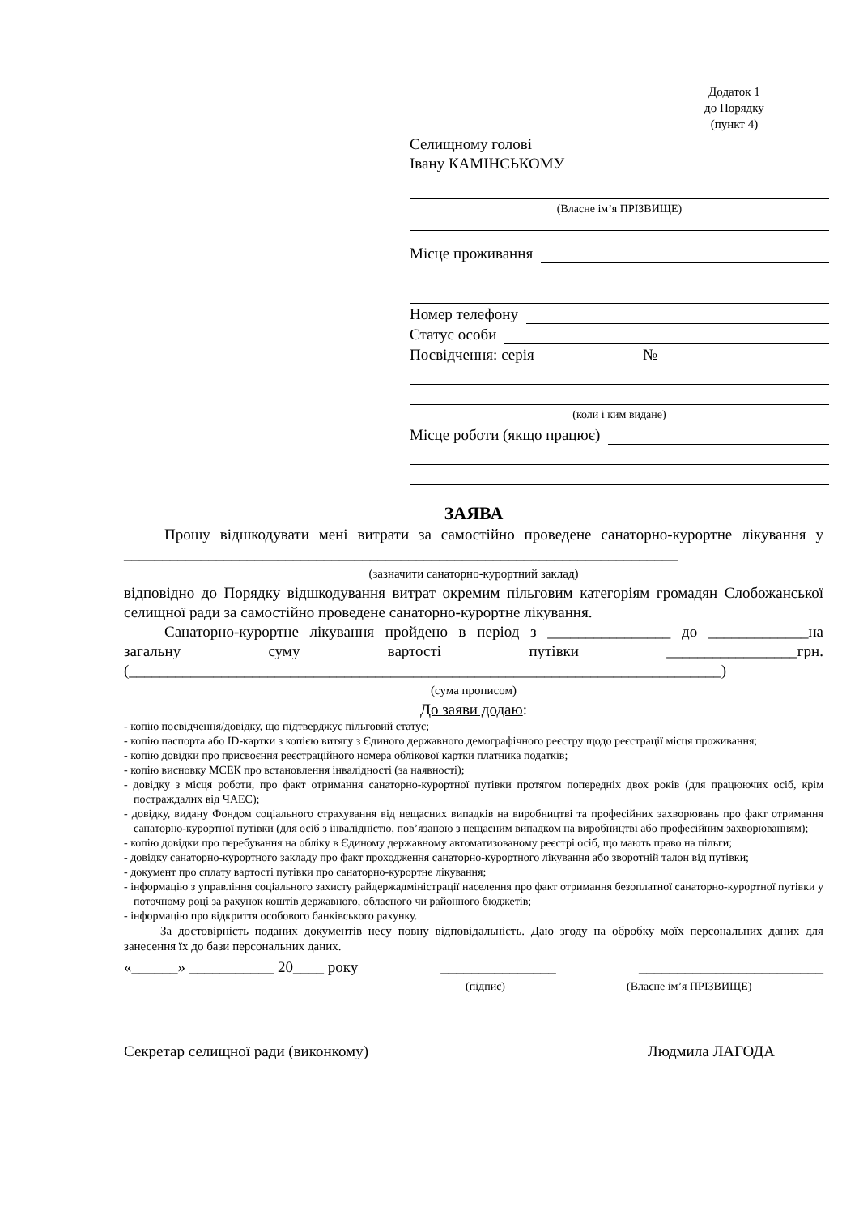Додаток 1
до Порядку
(пункт 4)
Селищному голові
Івану КАМІНСЬКОМУ
(Власне ім’я ПРІЗВИЩЕ)
Місце проживання
Номер телефону
Статус особи
Посвідчення: серія №
(коли і ким видане)
Місце роботи (якщо працює)
ЗАЯВА
Прошу відшкодувати мені витрати за самостійно проведене санаторно-курортне лікування у ________________________________________________________________________
(зазначити санаторно-курортний заклад)
відповідно до Порядку відшкодування витрат окремим пільговим категоріям громадян Слобожанської селищної ради за самостійно проведене санаторно-курортне лікування.
Санаторно-курортне лікування пройдено в період з ________________ до _____________на загальну суму вартості путівки _________________грн. (_____________________________________________________________________________)
(сума прописом)
До заяви додаю:
- копію посвідчення/довідку, що підтверджує пільговий статус;
- копію паспорта або ID-картки з копією витягу з Єдиного державного демографічного реєстру щодо реєстрації місця проживання;
- копію довідки про присвоєння реєстраційного номера облікової картки платника податків;
- копію висновку МСЕК про встановлення інвалідності (за наявності);
- довідку з місця роботи, про факт отримання санаторно-курортної путівки протягом попередніх двох років (для працюючих осіб, крім постраждалих від ЧАЕС);
- довідку, видану Фондом соціального страхування від нещасних випадків на виробництві та професійних захворювань про факт отримання санаторно-курортної путівки (для осіб з інвалідністю, пов’язаною з нещасним випадком на виробництві або професійним захворюванням);
- копію довідки про перебування на обліку в Єдиному державному автоматизованому реєстрі осіб, що мають право на пільги;
- довідку санаторно-курортного закладу про факт проходження санаторно-курортного лікування або зворотній талон від путівки;
- документ про сплату вартості путівки про санаторно-курортне лікування;
- інформацію з управління соціального захисту райдержадміністрації населення про факт отримання безоплатної санаторно-курортної путівки у поточному році за рахунок коштів державного, обласного чи районного бюджетів;
- інформацію про відкриття особового банківського рахунку.
За достовірність поданих документів несу повну відповідальність. Даю згоду на обробку моїх персональних даних для занесення їх до бази персональних даних.
«______» ___________ 20____ року _______________ ________________________
(підпис) (Власне ім’я ПРІЗВИЩЕ)
Секретар селищної ради (виконкому) Людмила ЛАГОДА